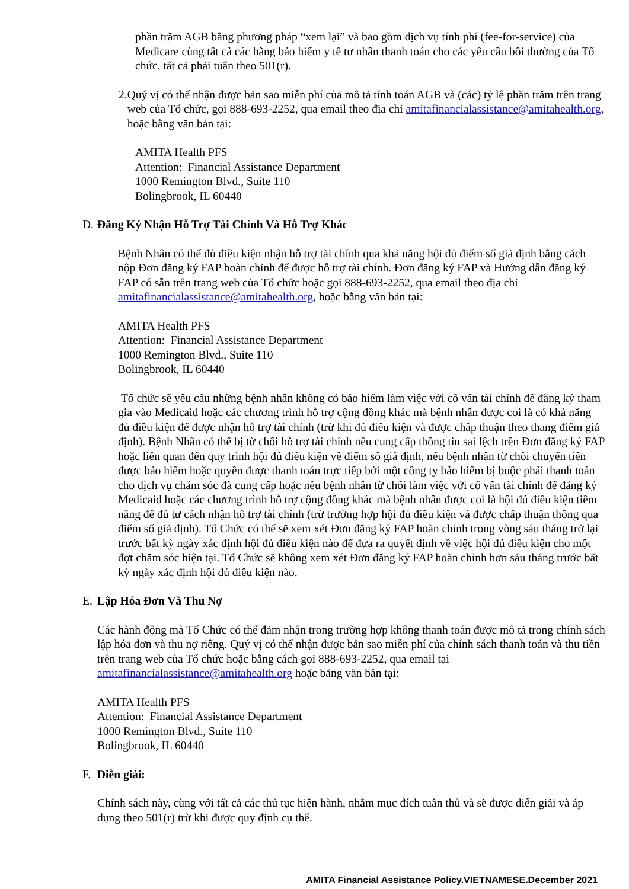phần trăm AGB bằng phương pháp “xem lại” và bao gồm dịch vụ tính phí (fee-for-service) của Medicare cùng tất cả các hãng bảo hiểm y tế tư nhân thanh toán cho các yêu cầu bồi thường của Tổ chức, tất cả phải tuân theo 501(r).
2. Quý vị có thể nhận được bản sao miễn phí của mô tả tính toán AGB và (các) tỷ lệ phần trăm trên trang web của Tổ chức, gọi 888-693-2252, qua email theo địa chỉ amitafinancialassistance@amitahealth.org, hoặc bằng văn bản tại:
AMITA Health PFS
Attention: Financial Assistance Department
1000 Remington Blvd., Suite 110
Bolingbrook, IL 60440
D. Đăng Ký Nhận Hỗ Trợ Tài Chính Và Hỗ Trợ Khác
Bệnh Nhân có thể đủ điều kiện nhận hỗ trợ tài chính qua khả năng hội đủ điểm số giả định bằng cách nộp Đơn đăng ký FAP hoàn chỉnh để được hỗ trợ tài chính. Đơn đăng ký FAP và Hướng dẫn đăng ký FAP có sẵn trên trang web của Tổ chức hoặc gọi 888-693-2252, qua email theo địa chỉ amitafinancialassistance@amitahealth.org, hoặc bằng văn bản tại:
AMITA Health PFS
Attention: Financial Assistance Department
1000 Remington Blvd., Suite 110
Bolingbrook, IL 60440
Tổ chức sẽ yêu cầu những bệnh nhân không có bảo hiểm làm việc với cố vấn tài chính để đăng ký tham gia vào Medicaid hoặc các chương trình hỗ trợ cộng đồng khác mà bệnh nhân được coi là có khả năng đủ điều kiện để được nhận hỗ trợ tài chính (trừ khi đủ điều kiện và được chấp thuận theo thang điểm giả định). Bệnh Nhân có thể bị từ chối hỗ trợ tài chính nếu cung cấp thông tin sai lệch trên Đơn đăng ký FAP hoặc liên quan đến quy trình hội đủ điều kiện về điểm số giả định, nếu bệnh nhân từ chối chuyển tiền được bảo hiểm hoặc quyền được thanh toán trực tiếp bởi một công ty bảo hiểm bị buộc phải thanh toán cho dịch vụ chăm sóc đã cung cấp hoặc nếu bệnh nhân từ chối làm việc với cố vấn tài chính để đăng ký Medicaid hoặc các chương trình hỗ trợ cộng đồng khác mà bệnh nhân được coi là hội đủ điều kiện tiềm năng để đủ tư cách nhận hỗ trợ tài chính (trừ trường hợp hội đủ điều kiện và được chấp thuận thông qua điểm số giả định). Tổ Chức có thể sẽ xem xét Đơn đăng ký FAP hoàn chỉnh trong vòng sáu tháng trở lại trước bất kỳ ngày xác định hội đủ điều kiện nào để đưa ra quyết định về việc hội đủ điều kiện cho một đợt chăm sóc hiện tại. Tổ Chức sẽ không xem xét Đơn đăng ký FAP hoàn chỉnh hơn sáu tháng trước bất kỳ ngày xác định hội đủ điều kiện nào.
E. Lập Hóa Đơn Và Thu Nợ
Các hành động mà Tổ Chức có thể đảm nhận trong trường hợp không thanh toán được mô tả trong chính sách lập hóa đơn và thu nợ riêng. Quý vị có thể nhận được bản sao miễn phí của chính sách thanh toán và thu tiền trên trang web của Tổ chức hoặc bằng cách gọi 888-693-2252, qua email tại amitafinancialassistance@amitahealth.org hoặc bằng văn bản tại:
AMITA Health PFS
Attention: Financial Assistance Department
1000 Remington Blvd., Suite 110
Bolingbrook, IL 60440
F. Diễn giải:
Chính sách này, cùng với tất cả các thủ tục hiện hành, nhằm mục đích tuân thủ và sẽ được diễn giải và áp dụng theo 501(r) trừ khi được quy định cụ thể.
AMITA Financial Assistance Policy.VIETNAMESE.December 2021